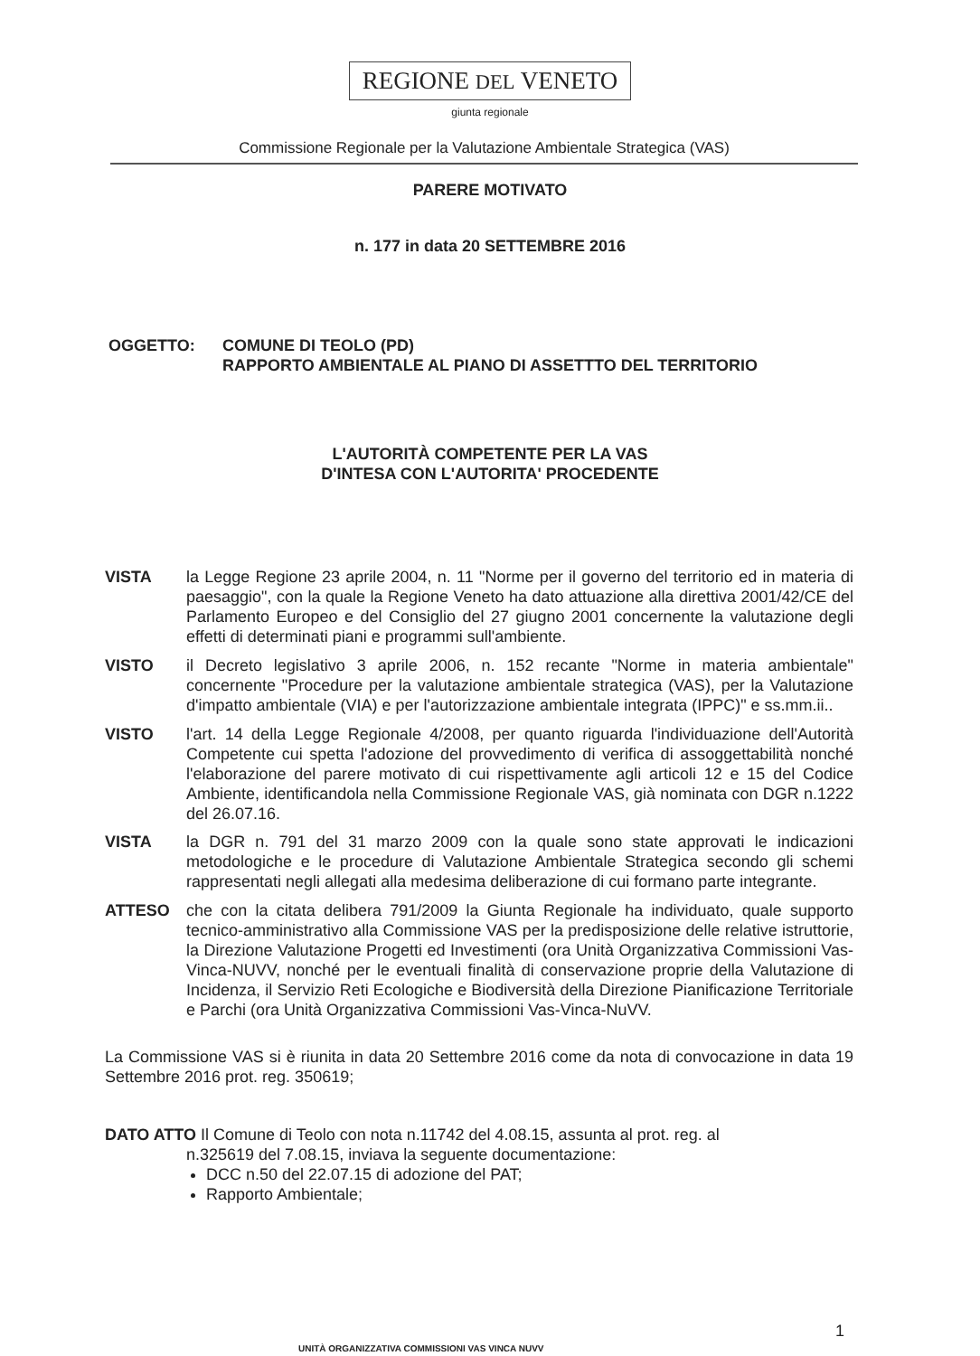REGIONE DEL VENETO
giunta regionale
Commissione Regionale per la Valutazione Ambientale Strategica (VAS)
PARERE MOTIVATO
n. 177 in data 20 SETTEMBRE 2016
OGGETTO: COMUNE DI TEOLO (PD)
RAPPORTO AMBIENTALE AL PIANO DI ASSETTTO DEL TERRITORIO
L'AUTORITÀ COMPETENTE PER LA VAS
D'INTESA CON L'AUTORITA' PROCEDENTE
VISTA la Legge Regione 23 aprile 2004, n. 11 "Norme per il governo del territorio ed in materia di paesaggio", con la quale la Regione Veneto ha dato attuazione alla direttiva 2001/42/CE del Parlamento Europeo e del Consiglio del 27 giugno 2001 concernente la valutazione degli effetti di determinati piani e programmi sull'ambiente.
VISTO il Decreto legislativo 3 aprile 2006, n. 152 recante "Norme in materia ambientale" concernente "Procedure per la valutazione ambientale strategica (VAS), per la Valutazione d'impatto ambientale (VIA) e per l'autorizzazione ambientale integrata (IPPC)" e ss.mm.ii..
VISTO l'art. 14 della Legge Regionale 4/2008, per quanto riguarda l'individuazione dell'Autorità Competente cui spetta l'adozione del provvedimento di verifica di assoggettabilità nonché l'elaborazione del parere motivato di cui rispettivamente agli articoli 12 e 15 del Codice Ambiente, identificandola nella Commissione Regionale VAS, già nominata con DGR n.1222 del 26.07.16.
VISTA la DGR n. 791 del 31 marzo 2009 con la quale sono state approvati le indicazioni metodologiche e le procedure di Valutazione Ambientale Strategica secondo gli schemi rappresentati negli allegati alla medesima deliberazione di cui formano parte integrante.
ATTESO che con la citata delibera 791/2009 la Giunta Regionale ha individuato, quale supporto tecnico-amministrativo alla Commissione VAS per la predisposizione delle relative istruttorie, la Direzione Valutazione Progetti ed Investimenti (ora Unità Organizzativa Commissioni Vas-Vinca-NUVV, nonché per le eventuali finalità di conservazione proprie della Valutazione di Incidenza, il Servizio Reti Ecologiche e Biodiversità della Direzione Pianificazione Territoriale e Parchi (ora Unità Organizzativa Commissioni Vas-Vinca-NuVV.
La Commissione VAS si è riunita in data 20 Settembre 2016 come da nota di convocazione in data 19 Settembre 2016 prot. reg. 350619;
DATO ATTO Il Comune di Teolo con nota n.11742 del 4.08.15, assunta al prot. reg. al
n.325619 del 7.08.15, inviava la seguente documentazione:
DCC n.50 del 22.07.15 di adozione del PAT;
Rapporto Ambientale;
1
UNITÀ ORGANIZZATIVA COMMISSIONI VAS VINCA NUVV